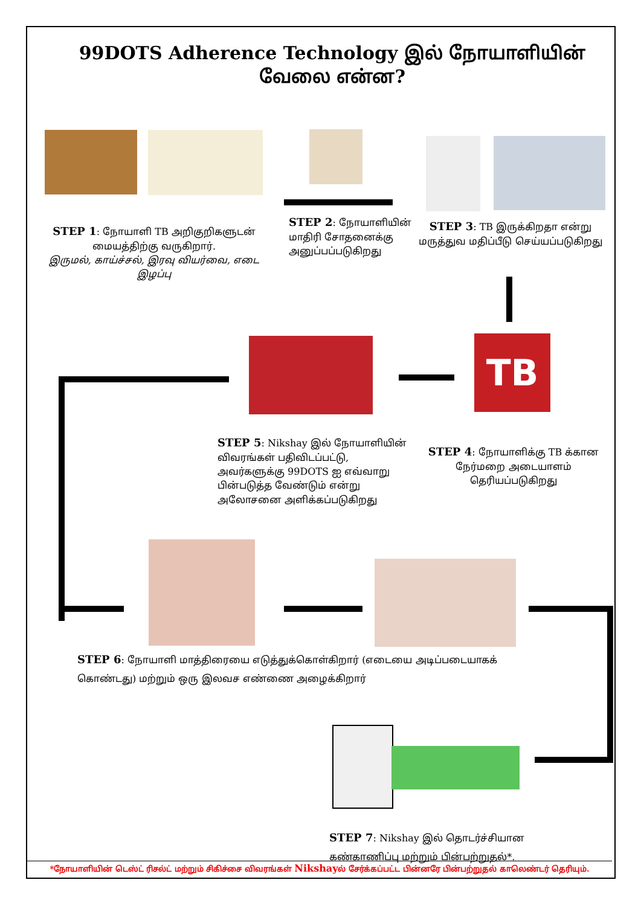99DOTS Adherence Technology இல் நோயாளியின் வேலை என்ன?
STEP 1: நோயாளி TB அறிகுறிகளுடன் மையத்திற்கு வருகிறார்.
இருமல், காய்ச்சல், இரவு வியர்வை, எடை இழப்பு
STEP 2: நோயாளியின் மாதிரி சோதனைக்கு அனுப்பப்படுகிறது
STEP 3: TB இருக்கிறதா என்று மருத்துவ மதிப்பீடு செய்யப்படுகிறது
TB
STEP 5: Nikshay இல் நோயாளியின் விவரங்கள் பதிவிடப்பட்டு, அவர்களுக்கு 99DOTS ஐ எவ்வாறு பின்படுத்த வேண்டும் என்று அலோசனை அளிக்கப்படுகிறது
STEP 4: நோயாளிக்கு TB க்கான நேர்மறை அடையாளம் தெரியப்படுகிறது
STEP 6: நோயாளி மாத்திரையை எடுத்துக்கொள்கிறார் (எடையை அடிப்படையாகக் கொண்டது) மற்றும் ஒரு இலவச எண்ணை அழைக்கிறார்
STEP 7: Nikshay இல் தொடர்ச்சியான கண்காணிப்பு மற்றும் பின்பற்றுதல்*.
*நோயாளியின் டெஸ்ட் ரிசல்ட் மற்றும் சிகிச்சை விவரங்கள் Nikshayல் சேர்க்கப்பட்ட பின்னரே பின்பற்றுதல் காலெண்டர் தெரியும்.